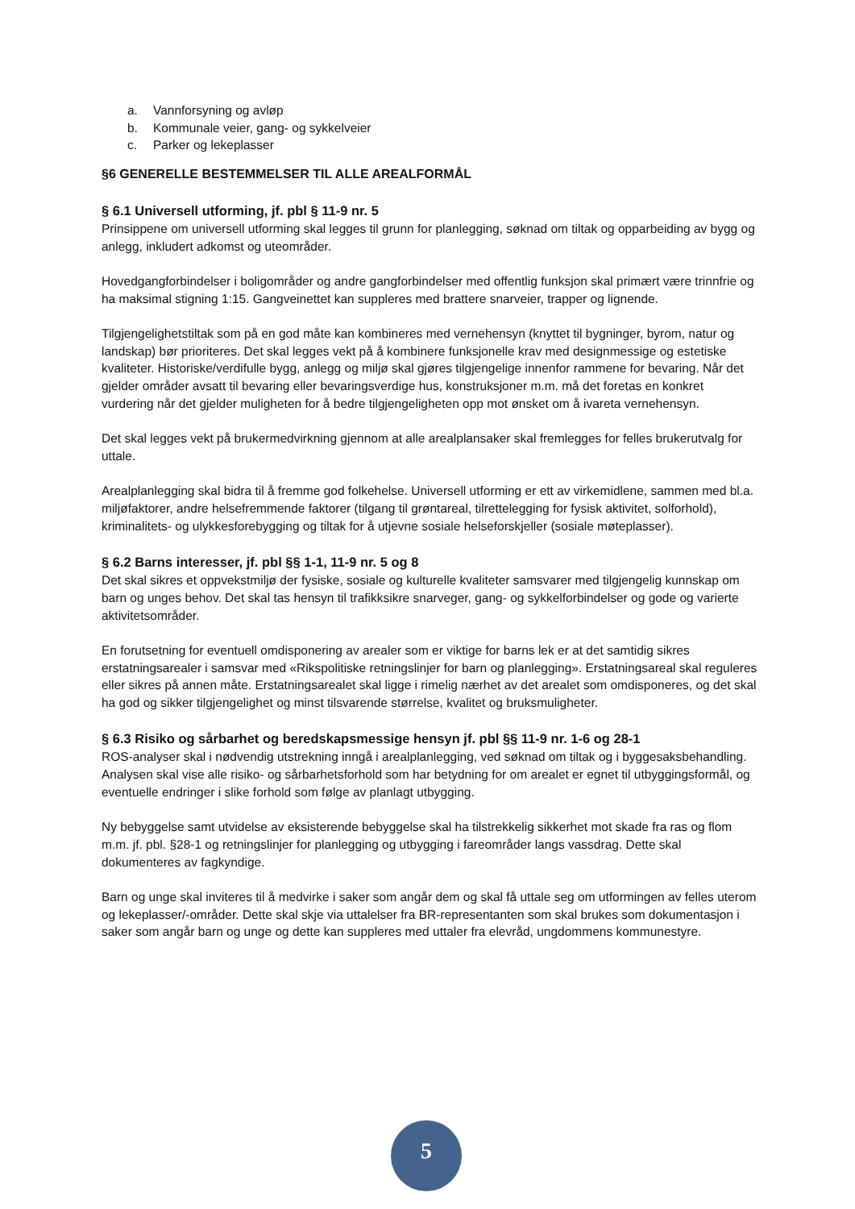a. Vannforsyning og avløp
b. Kommunale veier, gang- og sykkelveier
c. Parker og lekeplasser
§6 GENERELLE BESTEMMELSER TIL ALLE AREALFORMÅL
§ 6.1 Universell utforming, jf. pbl § 11-9 nr. 5
Prinsippene om universell utforming skal legges til grunn for planlegging, søknad om tiltak og opparbeiding av bygg og anlegg, inkludert adkomst og uteområder.
Hovedgangforbindelser i boligområder og andre gangforbindelser med offentlig funksjon skal primært være trinnfrie og ha maksimal stigning 1:15. Gangveinettet kan suppleres med brattere snarveier, trapper og lignende.
Tilgjengelighetstiltak som på en god måte kan kombineres med vernehensyn (knyttet til bygninger, byrom, natur og landskap) bør prioriteres. Det skal legges vekt på å kombinere funksjonelle krav med designmessige og estetiske kvaliteter. Historiske/verdifulle bygg, anlegg og miljø skal gjøres tilgjengelige innenfor rammene for bevaring. Når det gjelder områder avsatt til bevaring eller bevaringsverdige hus, konstruksjoner m.m. må det foretas en konkret vurdering når det gjelder muligheten for å bedre tilgjengeligheten opp mot ønsket om å ivareta vernehensyn.
Det skal legges vekt på brukermedvirkning gjennom at alle arealplansaker skal fremlegges for felles brukerutvalg for uttale.
Arealplanlegging skal bidra til å fremme god folkehelse. Universell utforming er ett av virkemidlene, sammen med bl.a. miljøfaktorer, andre helsefremmende faktorer (tilgang til grøntareal, tilrettelegging for fysisk aktivitet, solforhold), kriminalitets- og ulykkesforebygging og tiltak for å utjevne sosiale helseforskjeller (sosiale møteplasser).
§ 6.2 Barns interesser, jf. pbl §§ 1-1, 11-9 nr. 5 og 8
Det skal sikres et oppvekstmiljø der fysiske, sosiale og kulturelle kvaliteter samsvarer med tilgjengelig kunnskap om barn og unges behov. Det skal tas hensyn til trafikksikre snarveger, gang- og sykkelforbindelser og gode og varierte aktivitetsområder.
En forutsetning for eventuell omdisponering av arealer som er viktige for barns lek er at det samtidig sikres erstatningsarealer i samsvar med «Rikspolitiske retningslinjer for barn og planlegging». Erstatningsareal skal reguleres eller sikres på annen måte. Erstatningsarealet skal ligge i rimelig nærhet av det arealet som omdisponeres, og det skal ha god og sikker tilgjengelighet og minst tilsvarende størrelse, kvalitet og bruksmuligheter.
§ 6.3 Risiko og sårbarhet og beredskapsmessige hensyn jf. pbl §§ 11-9 nr. 1-6 og 28-1
ROS-analyser skal i nødvendig utstrekning inngå i arealplanlegging, ved søknad om tiltak og i byggesaksbehandling. Analysen skal vise alle risiko- og sårbarhetsforhold som har betydning for om arealet er egnet til utbyggingsformål, og eventuelle endringer i slike forhold som følge av planlagt utbygging.
Ny bebyggelse samt utvidelse av eksisterende bebyggelse skal ha tilstrekkelig sikkerhet mot skade fra ras og flom m.m. jf. pbl. §28-1 og retningslinjer for planlegging og utbygging i fareområder langs vassdrag. Dette skal dokumenteres av fagkyndige.
Barn og unge skal inviteres til å medvirke i saker som angår dem og skal få uttale seg om utformingen av felles uterom og lekeplasser/-områder. Dette skal skje via uttalelser fra BR-representanten som skal brukes som dokumentasjon i saker som angår barn og unge og dette kan suppleres med uttaler fra elevråd, ungdommens kommunestyre.
5